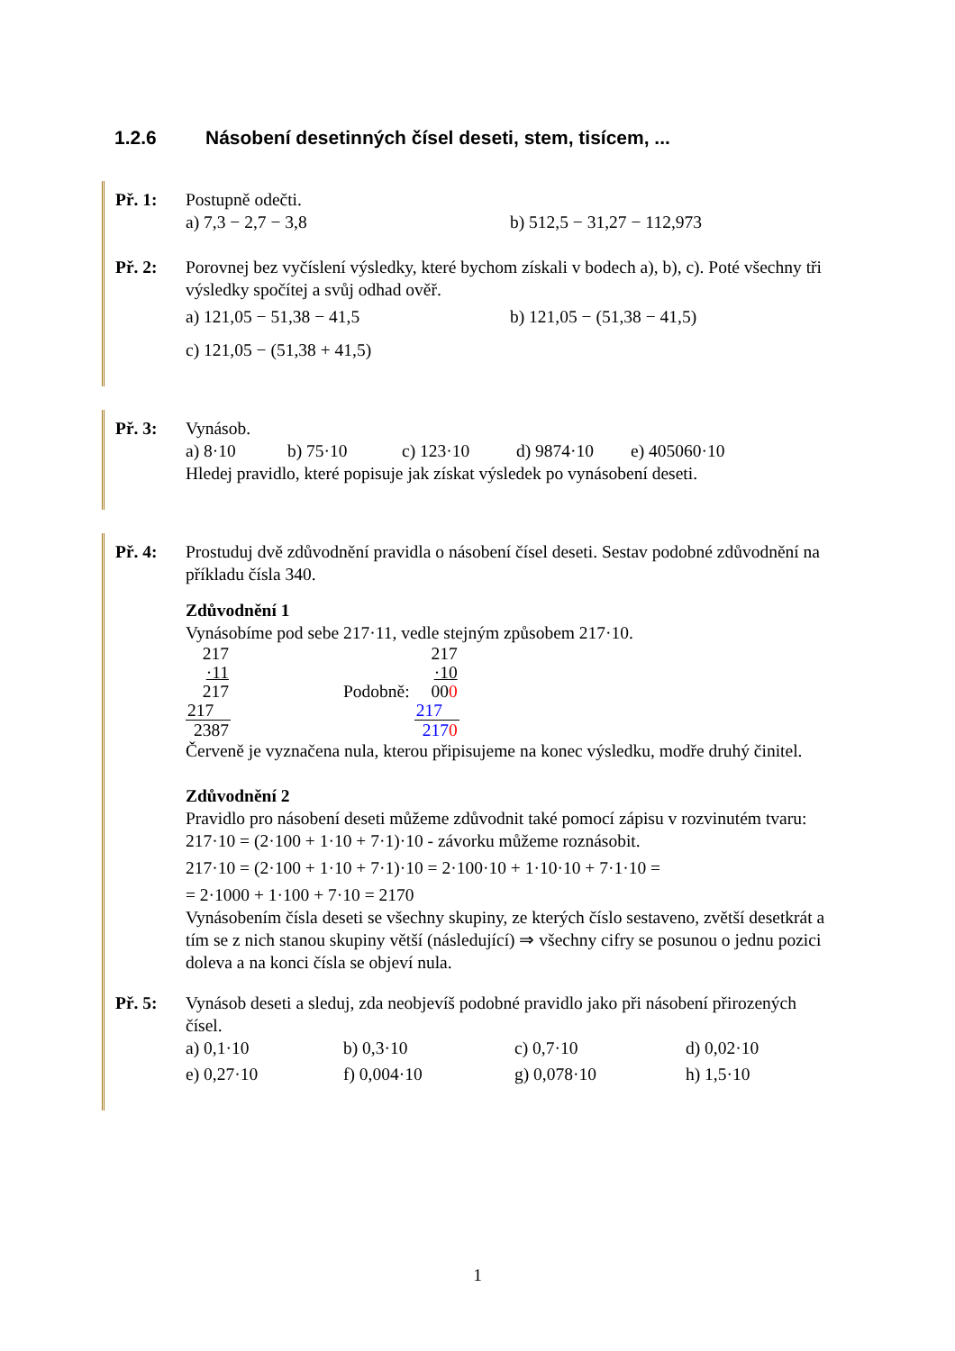1.2.6 Násobení desetinných čísel deseti, stem, tisícem, ...
Př. 1: Postupně odečti.
a) 7,3 − 2,7 − 3,8 b) 512,5 − 31,27 − 112,973
Př. 2: Porovnej bez vyčíslení výsledky, které bychom získali v bodech a), b), c). Poté všechny tři výsledky spočítej a svůj odhad ověř.
a) 121,05 − 51,38 − 41,5 b) 121,05 − (51,38 − 41,5)
c) 121,05 − (51,38 + 41,5)
Př. 3: Vynásob.
a) 8·10 b) 75·10 c) 123·10 d) 9874·10 e) 405060·10
Hledej pravidlo, které popisuje jak získat výsledek po vynásobení deseti.
Př. 4: Prostuduj dvě zdůvodnění pravidla o násobení čísel deseti. Sestav podobné zdůvodnění na příkladu čísla 340.
Zdůvodnění 1
Vynásobíme pod sebe 217·11, vedle stejným způsobem 217·10.
| 217 |
| ·11 |
| 217 |
| 217 |
| 2387 |
Podobně:
| 217 |
| ·10 |
| 00 0 |
| 217 |
| 217 0 |
Červeně je vyznačena nula, kterou připisujeme na konec výsledku, modře druhý činitel.
Zdůvodnění 2
Pravidlo pro násobení deseti můžeme zdůvodnit také pomocí zápisu v rozvinutém tvaru: 217·10 = (2·100 + 1·10 + 7·1)·10 - závorku můžeme roznásobit.
217·10 = (2·100 + 1·10 + 7·1)·10 = 2·100·10 + 1·10·10 + 7·1·10 =
= 2·1000 + 1·100 + 7·10 = 2170
Vynásobením čísla deseti se všechny skupiny, ze kterých číslo sestaveno, zvětší desetkrát a tím se z nich stanou skupiny větší (následující) ⇒ všechny cifry se posunou o jednu pozici doleva a na konci čísla se objeví nula.
Př. 5: Vynásob deseti a sleduj, zda neobjevíš podobné pravidlo jako při násobení přirozených čísel.
a) 0,1·10 b) 0,3·10 c) 0,7·10 d) 0,02·10
e) 0,27·10 f) 0,004·10 g) 0,078·10 h) 1,5·10
1